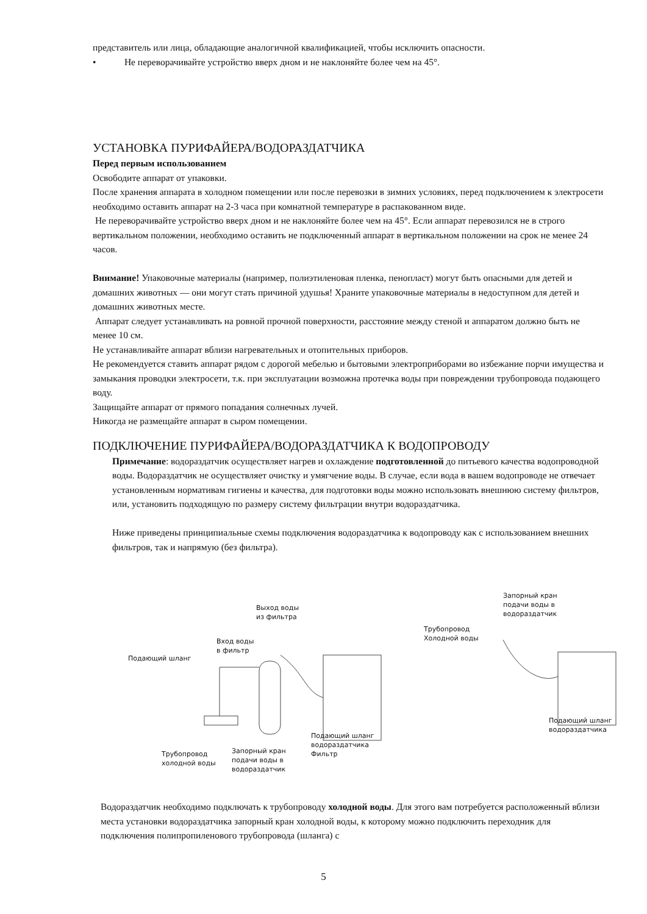представитель или лица, обладающие аналогичной квалификацией, чтобы исключить опасности.
• Не переворачивайте устройство вверх дном и не наклоняйте более чем на 45°.
УСТАНОВКА ПУРИФАЙЕРА/ВОДОРАЗДАТЧИКА
Перед первым использованием
Освободите аппарат от упаковки.
После хранения аппарата в холодном помещении или после перевозки в зимних условиях, перед подключением к электросети необходимо оставить аппарат на 2-3 часа при комнатной температуре в распакованном виде.
Не переворачивайте устройство вверх дном и не наклоняйте более чем на 45°. Если аппарат перевозился не в строго вертикальном положении, необходимо оставить не подключенный аппарат в вертикальном положении на срок не менее 24 часов.
Внимание! Упаковочные материалы (например, полиэтиленовая пленка, пенопласт) могут быть опасными для детей и домашних животных — они могут стать причиной удушья! Храните упаковочные материалы в недоступном для детей и домашних животных месте.
Аппарат следует устанавливать на ровной прочной поверхности, расстояние между стеной и аппаратом должно быть не менее 10 см.
Не устанавливайте аппарат вблизи нагревательных и отопительных приборов.
Не рекомендуется ставить аппарат рядом с дорогой мебелью и бытовыми электроприборами во избежание порчи имущества и замыкания проводки электросети, т.к. при эксплуатации возможна протечка воды при повреждении трубопровода подающего воду.
Защищайте аппарат от прямого попадания солнечных лучей.
Никогда не размещайте аппарат в сыром помещении.
ПОДКЛЮЧЕНИЕ ПУРИФАЙЕРА/ВОДОРАЗДАТЧИКА К ВОДОПРОВОДУ
Примечание: водораздатчик осуществляет нагрев и охлаждение подготовленной до питьевого качества водопроводной воды. Водораздатчик не осуществляет очистку и умягчение воды. В случае, если вода в вашем водопроводе не отвечает установленным нормативам гигиены и качества, для подготовки воды можно использовать внешнюю систему фильтров, или, установить подходящую по размеру систему фильтрации внутри водораздатчика.
Ниже приведены принципиальные схемы подключения водораздатчика к водопроводу как с использованием внешних фильтров, так и напрямую (без фильтра).
Выход воды
из фильтра
Вход воды
в фильтр
Подающий шланг
Подающий шланг
водораздатчика
Фильтр
Трубопровод
холодной воды
Запорный кран
подачи воды в
водораздатчик
Запорный кран
подачи воды в
водораздатчик
Трубопровод
Холодной воды
Подающий шланг
водораздатчика
Водораздатчик необходимо подключать к трубопроводу холодной воды. Для этого вам потребуется расположенный вблизи места установки водораздатчика запорный кран холодной воды, к которому можно подключить переходник для подключения полипропиленового трубопровода (шланга) с
5